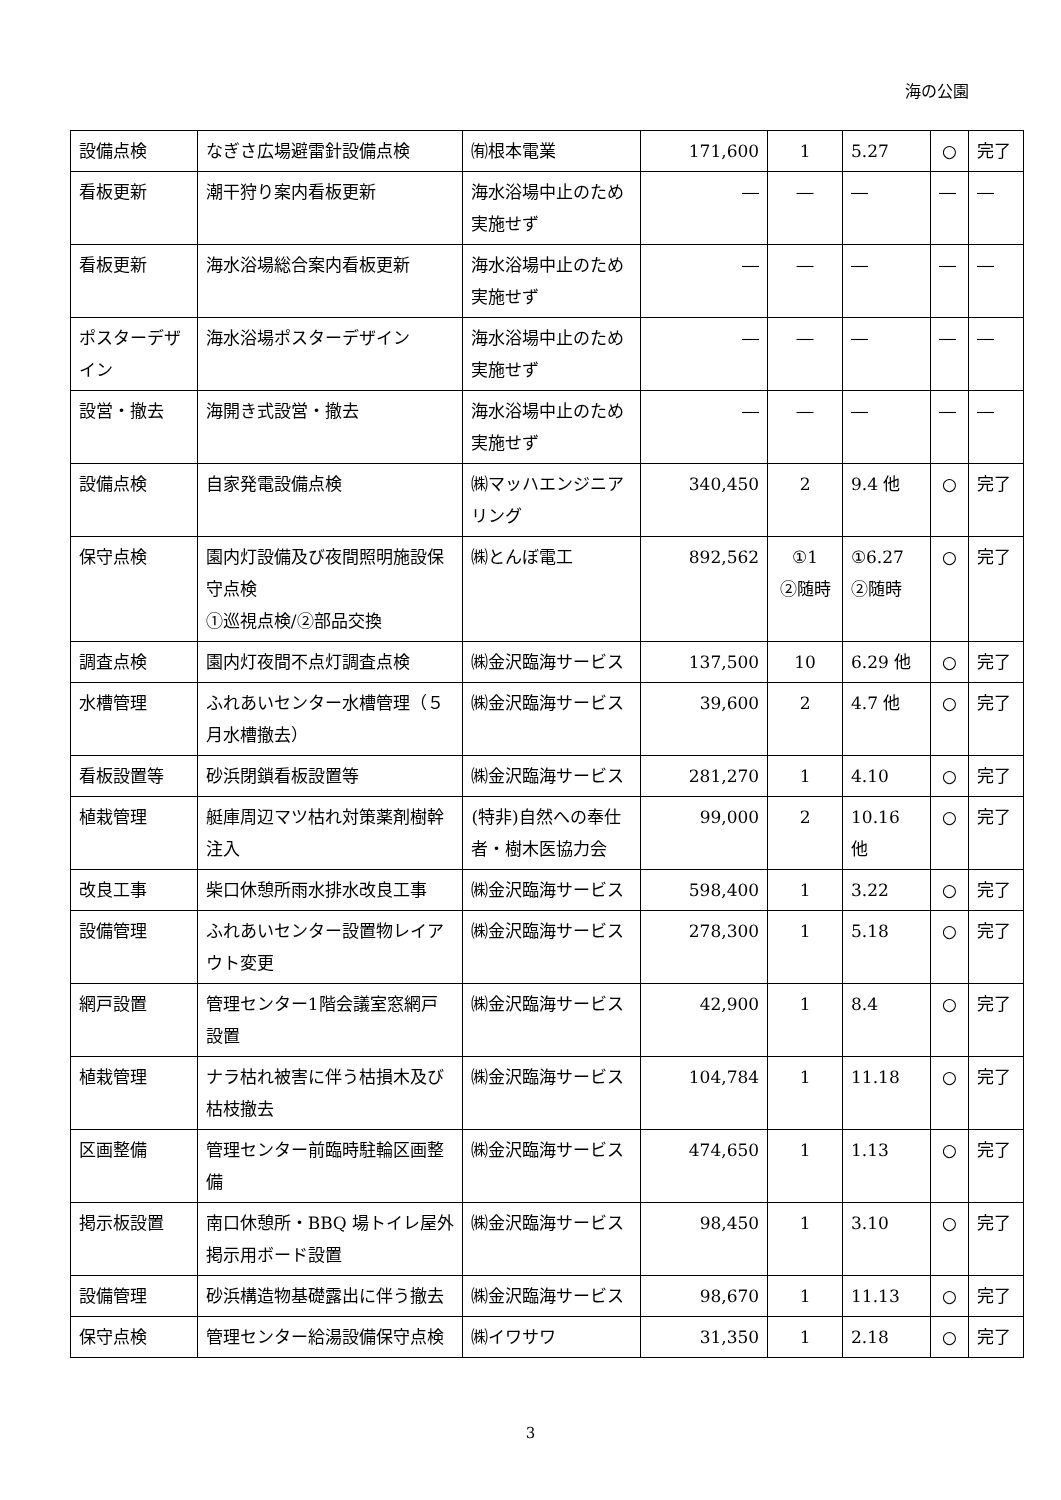海の公園
| 設備点検 | なぎさ広場避雷針設備点検 | ㈲根本電業 | 171,600 | 1 | 5.27 | ○ | 完了 |
| 看板更新 | 潮干狩り案内看板更新 | 海水浴場中止のため実施せず | ― | ― | ― | ― | ― |
| 看板更新 | 海水浴場総合案内看板更新 | 海水浴場中止のため実施せず | ― | ― | ― | ― | ― |
| ポスターデザイン | 海水浴場ポスターデザイン | 海水浴場中止のため実施せず | ― | ― | ― | ― | ― |
| 設営・撤去 | 海開き式設営・撤去 | 海水浴場中止のため実施せず | ― | ― | ― | ― | ― |
| 設備点検 | 自家発電設備点検 | ㈱マッハエンジニアリング | 340,450 | 2 | 9.4 他 | ○ | 完了 |
| 保守点検 | 園内灯設備及び夜間照明施設保守点検 ①巡視点検/②部品交換 | ㈱とんぼ電工 | 892,562 | ①1 ②随時 | ①6.27 ②随時 | ○ | 完了 |
| 調査点検 | 園内灯夜間不点灯調査点検 | ㈱金沢臨海サービス | 137,500 | 10 | 6.29 他 | ○ | 完了 |
| 水槽管理 | ふれあいセンター水槽管理（５月水槽撤去） | ㈱金沢臨海サービス | 39,600 | 2 | 4.7 他 | ○ | 完了 |
| 看板設置等 | 砂浜閉鎖看板設置等 | ㈱金沢臨海サービス | 281,270 | 1 | 4.10 | ○ | 完了 |
| 植栽管理 | 艇庫周辺マツ枯れ対策薬剤樹幹注入 | (特非)自然への奉仕者・樹木医協力会 | 99,000 | 2 | 10.16 他 | ○ | 完了 |
| 改良工事 | 柴口休憩所雨水排水改良工事 | ㈱金沢臨海サービス | 598,400 | 1 | 3.22 | ○ | 完了 |
| 設備管理 | ふれあいセンター設置物レイアウト変更 | ㈱金沢臨海サービス | 278,300 | 1 | 5.18 | ○ | 完了 |
| 網戸設置 | 管理センター1階会議室窓網戸設置 | ㈱金沢臨海サービス | 42,900 | 1 | 8.4 | ○ | 完了 |
| 植栽管理 | ナラ枯れ被害に伴う枯損木及び枯枝撤去 | ㈱金沢臨海サービス | 104,784 | 1 | 11.18 | ○ | 完了 |
| 区画整備 | 管理センター前臨時駐輪区画整備 | ㈱金沢臨海サービス | 474,650 | 1 | 1.13 | ○ | 完了 |
| 掲示板設置 | 南口休憩所・BBQ 場トイレ屋外掲示用ボード設置 | ㈱金沢臨海サービス | 98,450 | 1 | 3.10 | ○ | 完了 |
| 設備管理 | 砂浜構造物基礎露出に伴う撤去 | ㈱金沢臨海サービス | 98,670 | 1 | 11.13 | ○ | 完了 |
| 保守点検 | 管理センター給湯設備保守点検 | ㈱イワサワ | 31,350 | 1 | 2.18 | ○ | 完了 |
3